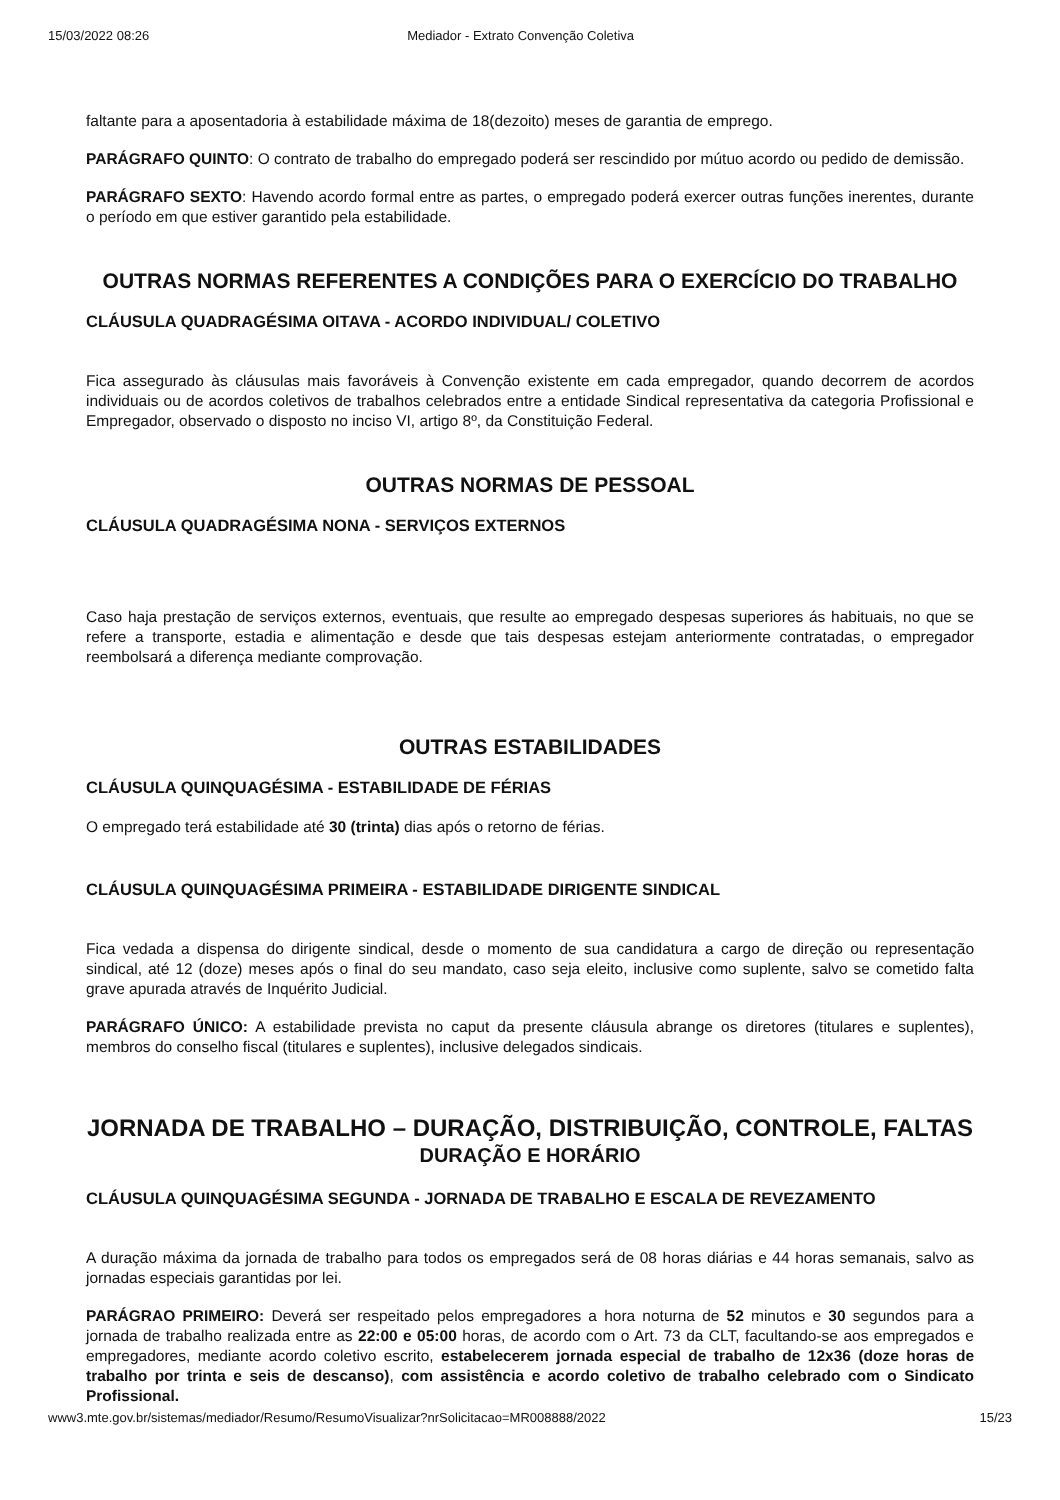15/03/2022 08:26 Mediador - Extrato Convenção Coletiva
faltante para a aposentadoria à estabilidade máxima de 18(dezoito) meses de garantia de emprego.
PARÁGRAFO QUINTO: O contrato de trabalho do empregado poderá ser rescindido por mútuo acordo ou pedido de demissão.
PARÁGRAFO SEXTO: Havendo acordo formal entre as partes, o empregado poderá exercer outras funções inerentes, durante o período em que estiver garantido pela estabilidade.
OUTRAS NORMAS REFERENTES A CONDIÇÕES PARA O EXERCÍCIO DO TRABALHO
CLÁUSULA QUADRAGÉSIMA OITAVA - ACORDO INDIVIDUAL/ COLETIVO
Fica assegurado às cláusulas mais favoráveis à Convenção existente em cada empregador, quando decorrem de acordos individuais ou de acordos coletivos de trabalhos celebrados entre a entidade Sindical representativa da categoria Profissional e Empregador, observado o disposto no inciso VI, artigo 8º, da Constituição Federal.
OUTRAS NORMAS DE PESSOAL
CLÁUSULA QUADRAGÉSIMA NONA - SERVIÇOS EXTERNOS
Caso haja prestação de serviços externos, eventuais, que resulte ao empregado despesas superiores ás habituais, no que se refere a transporte, estadia e alimentação e desde que tais despesas estejam anteriormente contratadas, o empregador reembolsará a diferença mediante comprovação.
OUTRAS ESTABILIDADES
CLÁUSULA QUINQUAGÉSIMA - ESTABILIDADE DE FÉRIAS
O empregado terá estabilidade até 30 (trinta) dias após o retorno de férias.
CLÁUSULA QUINQUAGÉSIMA PRIMEIRA - ESTABILIDADE DIRIGENTE SINDICAL
Fica vedada a dispensa do dirigente sindical, desde o momento de sua candidatura a cargo de direção ou representação sindical, até 12 (doze) meses após o final do seu mandato, caso seja eleito, inclusive como suplente, salvo se cometido falta grave apurada através de Inquérito Judicial.
PARÁGRAFO ÚNICO: A estabilidade prevista no caput da presente cláusula abrange os diretores (titulares e suplentes), membros do conselho fiscal (titulares e suplentes), inclusive delegados sindicais.
JORNADA DE TRABALHO – DURAÇÃO, DISTRIBUIÇÃO, CONTROLE, FALTAS
DURAÇÃO E HORÁRIO
CLÁUSULA QUINQUAGÉSIMA SEGUNDA - JORNADA DE TRABALHO E ESCALA DE REVEZAMENTO
A duração máxima da jornada de trabalho para todos os empregados será de 08 horas diárias e 44 horas semanais, salvo as jornadas especiais garantidas por lei.
PARÁGRAO PRIMEIRO: Deverá ser respeitado pelos empregadores a hora noturna de 52 minutos e 30 segundos para a jornada de trabalho realizada entre as 22:00 e 05:00 horas, de acordo com o Art. 73 da CLT, facultando-se aos empregados e empregadores, mediante acordo coletivo escrito, estabelecerem jornada especial de trabalho de 12x36 (doze horas de trabalho por trinta e seis de descanso), com assistência e acordo coletivo de trabalho celebrado com o Sindicato Profissional.
www3.mte.gov.br/sistemas/mediador/Resumo/ResumoVisualizar?nrSolicitacao=MR008888/2022 15/23